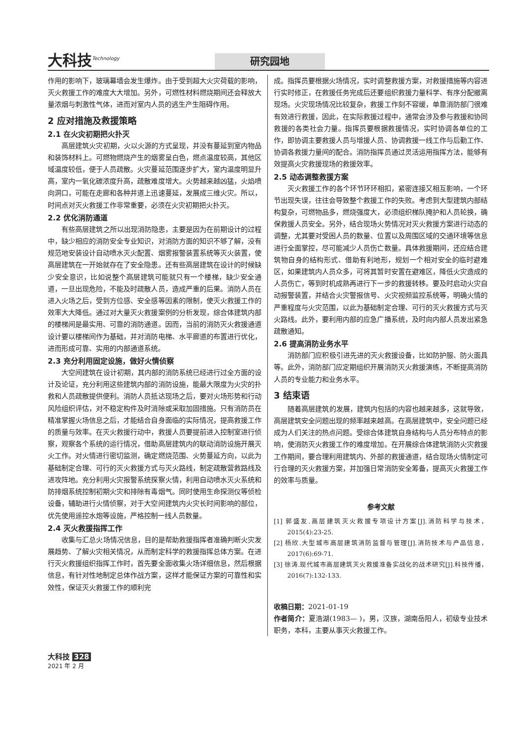大科技<sup>Technology</sup>
研究园地
作用的影响下，玻璃幕墙会发生爆炸。由于受到超大火灾荷载的影响，灭火救援工作的难度大大增加。另外，可燃性材料燃烧期间还会释放大量浓烟与刺激性气体，进而对室内人员的逃生产生阻碍作用。
2 应对措施及救援策略
2.1 在火灾初期把火扑灭
高层建筑火灾初期，火以火源的方式呈现，并没有蔓延到室内物品和装饰材料上。可燃物燃烧产生的烟雾呈白色，燃点温度较高，其他区域温度较低，便于人员疏散。火灾蔓延范围逐步扩大，室内温度明显升高，室内一氧化碳浓度升高，疏散难度增大。火势越来越凶猛，火焰喷向洞口，可能在走廊和各种井道上迅速蔓延，发展成三维火灾。所以，时间点对灭火救援工作非常重要，必须在火灾初期把火扑灭。
2.2 优化消防通道
有些高层建筑之所以出现消防隐患，主要是因为在前期设计的过程中，缺少相应的消防安全专业知识，对消防方面的知识不够了解，没有规范地安装设计自动喷水灭火配置、烟雾报警装置系统等灭火装置，使高层建筑在一开始就存在了安全隐患。还有些高层建筑在设计的时候缺少安全意识，比如说整个高层建筑可能就只有一个楼梯，缺少安全通道，一旦出现危险，不能及时疏散人员，造成严重的后果。消防人员在进入火场之后，受到方位感、安全感等因素的限制，使灭火救援工作的效率大大降低。通过对大量灭火救援案例的分析发现，综合体建筑内部的楼梯间是最实用、可靠的消防通道。因而，当前的消防灭火救援通道设计要以楼梯间作为基础，并对消防电梯、水平廊道的布置进行优化，进而形成可靠、实用的内部通道系统。
2.3 充分利用固定设施，做好火情侦察
大空间建筑在设计初期，其内部的消防系统已经进行过全方面的设计及论证，充分利用这些建筑内部的消防设施，能最大限度为火灾的扑救和人员疏散提供便利。消防人员抵达现场之后，要对火场形势和行动风险组织评估，对不稳定构件及时消除或采取加固措施。只有消防员在精准掌握火场信息之后，才能结合自身面临的实际情况，提高救援工作的质量与效率。在灭火救援行动中，救援人员要提前进入控制室进行侦察，观察各个系统的运行情况，借助高层建筑内的联动消防设施开展灭火工作。对火情进行密切监测，确定燃烧范围、火势蔓延方向，以此为基础制定合理、可行的灭火救援方式与灭火路线，制定疏散营救路线及进攻阵地。充分利用火灾报警系统探察火情，利用自动喷水灭火系统和防排烟系统控制初期火灾和排除有毒烟气。同时使用生命探测仪等侦检设备，辅助进行火情侦察，对于大空间建筑内火灾长时间影响的部位，优先使用遥控水炮等设施，严格控制一线人员数量。
2.4 灭火救援指挥工作
收集与汇总火场情况信息，目的是帮助救援指挥者准确判断火灾发展趋势、了解火灾相关情况，从而制定科学的救援指挥总体方案。在进行灭火救援组织指挥工作时，首先要全面收集火场详细信息，然后根据信息，有针对性地制定总体作战方案，这样才能保证方案的可靠性和实效性，保证灭火救援工作的顺利完
成。指挥员要根据火场情况，实时调整救援方案，对救援措施等内容进行实时修正，在救援任务完成后还要组织救援力量科学、有序分配撤离现场。火灾现场情况比较复杂，救援工作刻不容缓，单靠消防部门很难有效进行救援，因此，在实际救援过程中，通常会涉及参与救援和协同救援的各类社会力量。指挥员要根据救援情况，实时协调各单位的工作，即协调主要救援人员与增援人员、协调救援一线工作与后勤工作、协调各救援力量间的配合。消防指挥员通过灵活运用指挥方法，能够有效提高火灾救援现场的救援效率。
2.5 动态调整救援方案
灭火救援工作的各个环节环环相扣，紧密连接又相互影响，一个环节出现失误，往往会导致整个救援工作的失败。考虑到大型建筑内部结构复杂，可燃物品多，燃烧强度大，必须组织梯队掩护和人员轮换，确保救援人员安全。另外，结合现场火势情况对灭火救援方案进行动态的调整，尤其要对受困人员的数量、位置以及周围区域的交通环境等信息进行全面掌控，尽可能减少人员伤亡数量。具体救援期间，还应结合建筑物自身的结构形式、借助有利地形，规划一个相对安全的临时避难区，如果建筑内人员众多，可将其暂时安置在避难区，降低火灾造成的人员伤亡，等到时机成熟再进行下一步的救援转移。要及时启动火灾自动报警装置，并结合火灾警报信号、火灾视频监控系统等，明确火情的严重程度与火灾范围，以此为基础制定合理、可行的灭火救援方式与灭火路线。此外，要利用内部的应急广播系统，及时向内部人员发出紧急疏散通知。
2.6 提高消防业务水平
消防部门应积极引进先进的灭火救援设备，比如防护服、防火面具等。此外，消防部门应定期组织开展消防灭火救援演练，不断提高消防人员的专业能力和业务水平。
3 结束语
随着高层建筑的发展，建筑内包括的内容也越来越多，这就导致，高层建筑安全问题出现的频率越来越高。在高层建筑中，安全问题已经成为人们关注的热点问题。受综合体建筑自身结构与人员分布特点的影响，使消防灭火救援工作的难度增加。在开展综合体建筑消防火灾救援工作期间，要合理利用建筑内、外部的救援通道，结合现场火情制定可行合理的灭火救援方案，并加强日常消防安全筹备，提高灭火救援工作的效率与质量。
参考文献
[1] 郭盛友.高层建筑灭火救援专项设计方案[J].消防科学与技术，2015(4):23-25.
[2] 杨欣.大型城市高层建筑消防监督与管理[J].消防技术与产品信息，2017(6):69-71.
[3] 徐涛.现代城市高层建筑灭火救援准备实战化的战术研究[J].科技传播，2016(7):132-133.
收稿日期：2021-01-19
作者简介：夏浩湖(1983— )，男，汉族，湖南岳阳人，初级专业技术职务，本科，主要从事灭火救援工作。
大科技 328
2021 年 2 月